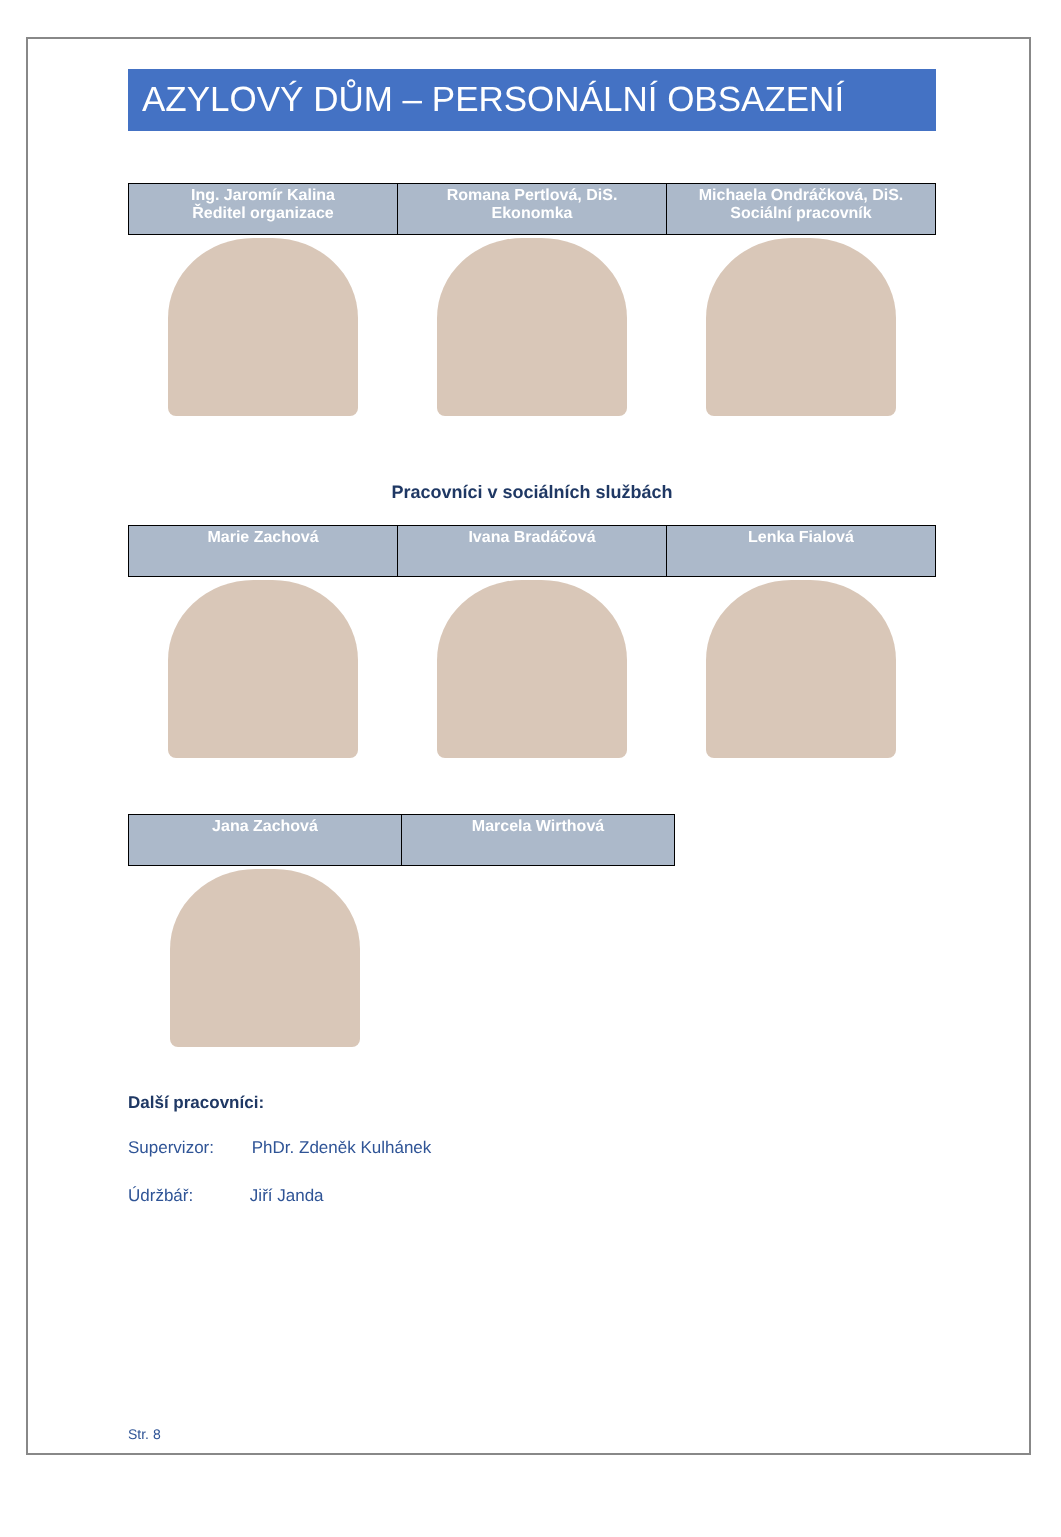AZYLOVÝ DŮM – PERSONÁLNÍ OBSAZENÍ
| Ing. Jaromír Kalina Ředitel organizace | Romana Pertlová, DiS. Ekonomka | Michaela Ondráčková, DiS. Sociální pracovník |
| --- | --- | --- |
Pracovníci v sociálních službách
| Marie Zachová | Ivana Bradáčová | Lenka Fialová |
| --- | --- | --- |
| Jana Zachová | Marcela Wirthová |
| --- | --- |
Další pracovníci:
Supervizor: PhDr. Zdeněk Kulhánek
Údržbář: Jiří Janda
Str. 8